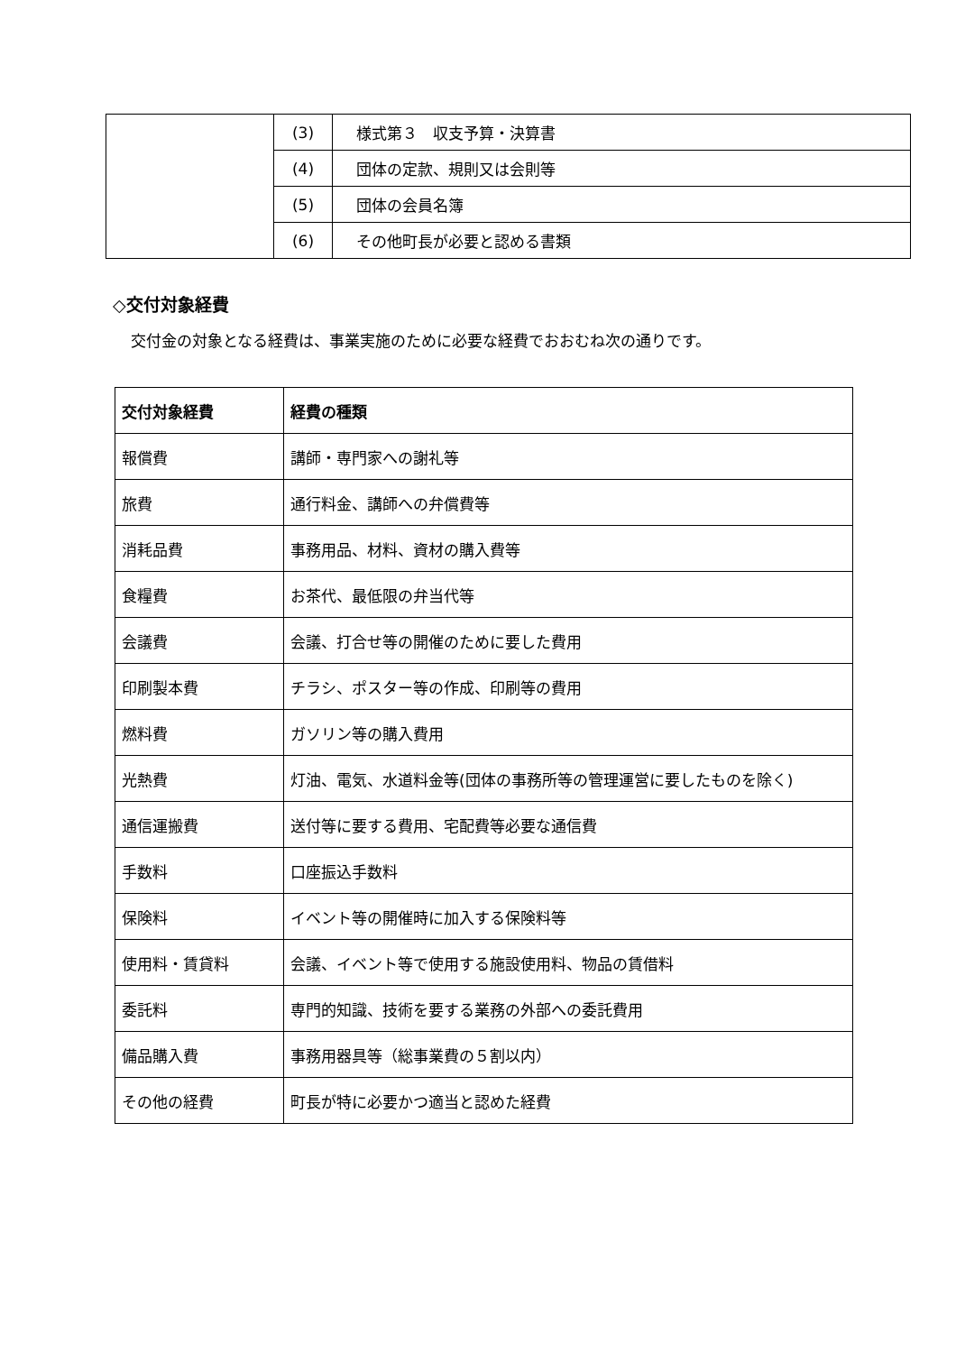| | (3) | 様式第３ 収支予算・決算書 |
| | (4) | 団体の定款、規則又は会則等 |
| | (5) | 団体の会員名簿 |
| | (6) | その他町長が必要と認める書類 |
◇交付対象経費
交付金の対象となる経費は、事業実施のために必要な経費でおおむね次の通りです。
| 交付対象経費 | 経費の種類 |
| --- | --- |
| 報償費 | 講師・専門家への謝礼等 |
| 旅費 | 通行料金、講師への弁償費等 |
| 消耗品費 | 事務用品、材料、資材の購入費等 |
| 食糧費 | お茶代、最低限の弁当代等 |
| 会議費 | 会議、打合せ等の開催のために要した費用 |
| 印刷製本費 | チラシ、ポスター等の作成、印刷等の費用 |
| 燃料費 | ガソリン等の購入費用 |
| 光熱費 | 灯油、電気、水道料金等(団体の事務所等の管理運営に要したものを除く) |
| 通信運搬費 | 送付等に要する費用、宅配費等必要な通信費 |
| 手数料 | 口座振込手数料 |
| 保険料 | イベント等の開催時に加入する保険料等 |
| 使用料・賃貸料 | 会議、イベント等で使用する施設使用料、物品の賃借料 |
| 委託料 | 専門的知識、技術を要する業務の外部への委託費用 |
| 備品購入費 | 事務用器具等（総事業費の５割以内） |
| その他の経費 | 町長が特に必要かつ適当と認めた経費 |